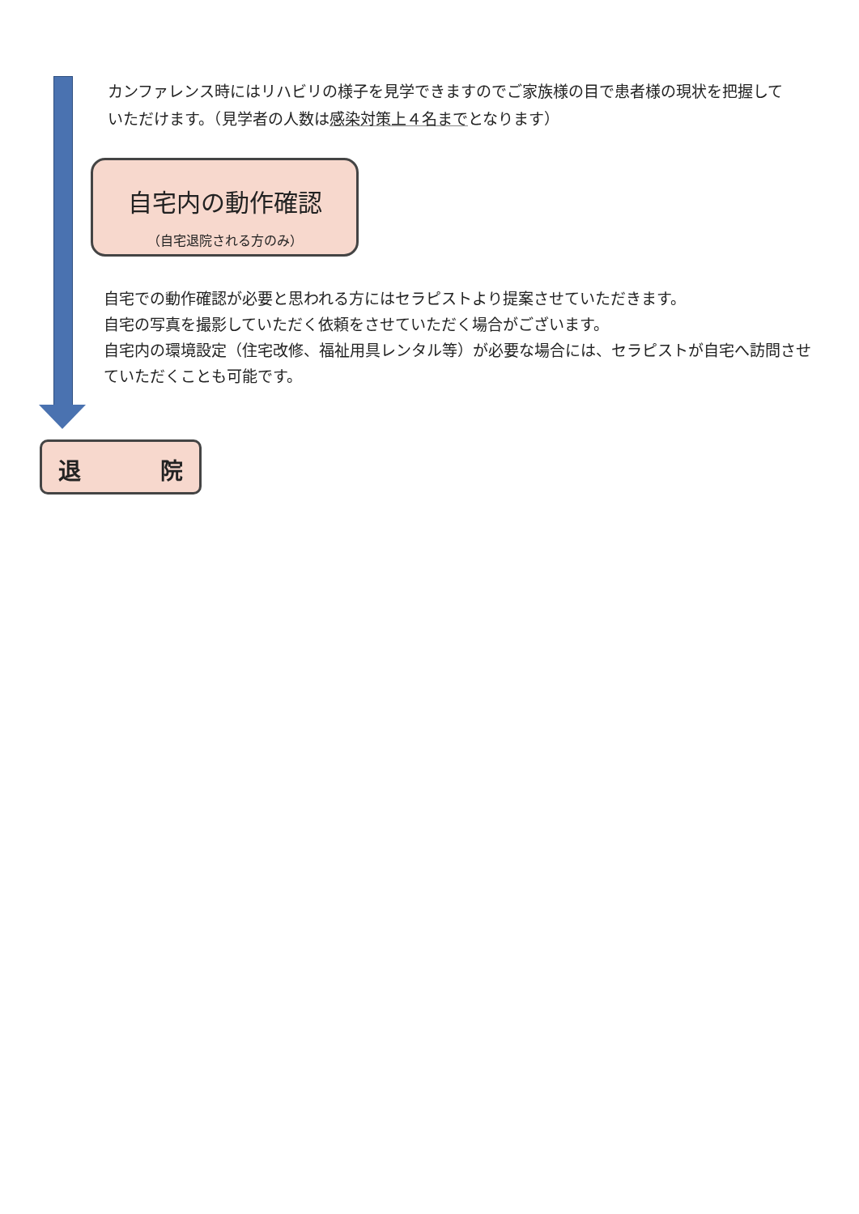カンファレンス時にはリハビリの様子を見学できますのでご家族様の目で患者様の現状を把握していただけます。（見学者の人数は感染対策上４名までとなります）
自宅内の動作確認
（自宅退院される方のみ）
自宅での動作確認が必要と思われる方にはセラピストより提案させていただきます。
自宅の写真を撮影していただく依頼をさせていただく場合がございます。
自宅内の環境設定（住宅改修、福祉用具レンタル等）が必要な場合には、セラピストが自宅へ訪問させていただくことも可能です。
退 院